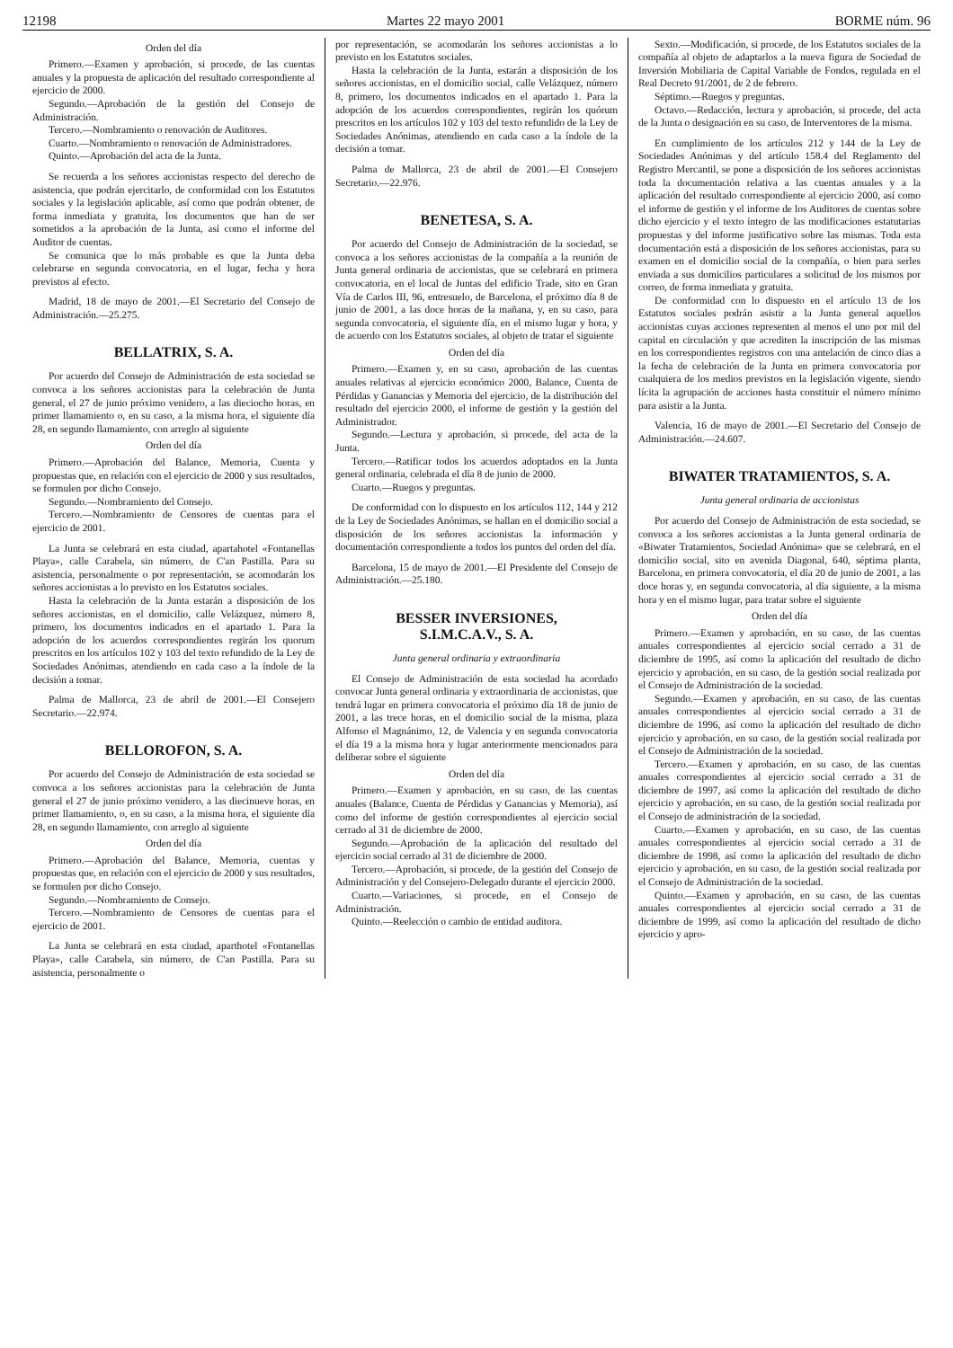12198 Martes 22 mayo 2001 BORME núm. 96
Orden del día
Primero.—Examen y aprobación, si procede, de las cuentas anuales y la propuesta de aplicación del resultado correspondiente al ejercicio de 2000.
Segundo.—Aprobación de la gestión del Consejo de Administración.
Tercero.—Nombramiento o renovación de Auditores.
Cuarto.—Nombramiento o renovación de Administradores.
Quinto.—Aprobación del acta de la Junta.
Se recuerda a los señores accionistas respecto del derecho de asistencia, que podrán ejercitarlo, de conformidad con los Estatutos sociales y la legislación aplicable, así como que podrán obtener, de forma inmediata y gratuita, los documentos que han de ser sometidos a la aprobación de la Junta, así como el informe del Auditor de cuentas.
Se comunica que lo más probable es que la Junta deba celebrarse en segunda convocatoria, en el lugar, fecha y hora previstos al efecto.
Madrid, 18 de mayo de 2001.—El Secretario del Consejo de Administración.—25.275.
BELLATRIX, S. A.
Por acuerdo del Consejo de Administración de esta sociedad se convoca a los señores accionistas para la celebración de Junta general, el 27 de junio próximo venidero, a las dieciocho horas, en primer llamamiento o, en su caso, a la misma hora, el siguiente día 28, en segundo llamamiento, con arreglo al siguiente
Orden del día
Primero.—Aprobación del Balance, Memoria, Cuenta y propuestas que, en relación con el ejercicio de 2000 y sus resultados, se formulen por dicho Consejo.
Segundo.—Nombramiento del Consejo.
Tercero.—Nombramiento de Censores de cuentas para el ejercicio de 2001.
La Junta se celebrará en esta ciudad, apartahotel «Fontanellas Playa», calle Carabela, sin número, de C'an Pastilla. Para su asistencia, personalmente o por representación, se acomodarán los señores accionistas a lo previsto en los Estatutos sociales.
Hasta la celebración de la Junta estarán a disposición de los señores accionistas, en el domicilio, calle Velázquez, número 8, primero, los documentos indicados en el apartado 1. Para la adopción de los acuerdos correspondientes regirán los quorum prescritos en los artículos 102 y 103 del texto refundido de la Ley de Sociedades Anónimas, atendiendo en cada caso a la índole de la decisión a tomar.
Palma de Mallorca, 23 de abril de 2001.—El Consejero Secretario.—22.974.
BELLOROFON, S. A.
Por acuerdo del Consejo de Administración de esta sociedad se convoca a los señores accionistas para la celebración de Junta general el 27 de junio próximo venidero, a las diecinueve horas, en primer llamamiento, o, en su caso, a la misma hora, el siguiente día 28, en segundo llamamiento, con arreglo al siguiente
Orden del día
Primero.—Aprobación del Balance, Memoria, cuentas y propuestas que, en relación con el ejercicio de 2000 y sus resultados, se formulen por dicho Consejo.
Segundo.—Nombramiento de Consejo.
Tercero.—Nombramiento de Censores de cuentas para el ejercicio de 2001.
La Junta se celebrará en esta ciudad, aparthotel «Fontanellas Playa», calle Carabela, sin número, de C'an Pastilla. Para su asistencia, personalmente o
por representación, se acomodarán los señores accionistas a lo previsto en los Estatutos sociales.
Hasta la celebración de la Junta, estarán a disposición de los señores accionistas, en el domicilio social, calle Velázquez, número 8, primero, los documentos indicados en el apartado 1. Para la adopción de los acuerdos correspondientes, regirán los quórum prescritos en los artículos 102 y 103 del texto refundido de la Ley de Sociedades Anónimas, atendiendo en cada caso a la índole de la decisión a tomar.
Palma de Mallorca, 23 de abril de 2001.—El Consejero Secretario.—22.976.
BENETESA, S. A.
Por acuerdo del Consejo de Administración de la sociedad, se convoca a los señores accionistas de la compañía a la reunión de Junta general ordinaria de accionistas, que se celebrará en primera convocatoria, en el local de Juntas del edificio Trade, sito en Gran Vía de Carlos III, 96, entresuelo, de Barcelona, el próximo día 8 de junio de 2001, a las doce horas de la mañana, y, en su caso, para segunda convocatoria, el siguiente día, en el mismo lugar y hora, y de acuerdo con los Estatutos sociales, al objeto de tratar el siguiente
Orden del día
Primero.—Examen y, en su caso, aprobación de las cuentas anuales relativas al ejercicio económico 2000, Balance, Cuenta de Pérdidas y Ganancias y Memoria del ejercicio, de la distribución del resultado del ejercicio 2000, el informe de gestión y la gestión del Administrador.
Segundo.—Lectura y aprobación, si procede, del acta de la Junta.
Tercero.—Ratificar todos los acuerdos adoptados en la Junta general ordinaria, celebrada el día 8 de junio de 2000.
Cuarto.—Ruegos y preguntas.
De conformidad con lo dispuesto en los artículos 112, 144 y 212 de la Ley de Sociedades Anónimas, se hallan en el domicilio social a disposición de los señores accionistas la información y documentación correspondiente a todos los puntos del orden del día.
Barcelona, 15 de mayo de 2001.—El Presidente del Consejo de Administración.—25.180.
BESSER INVERSIONES,
S.I.M.C.A.V., S. A.
Junta general ordinaria y extraordinaria
El Consejo de Administración de esta sociedad ha acordado convocar Junta general ordinaria y extraordinaria de accionistas, que tendrá lugar en primera convocatoria el próximo día 18 de junio de 2001, a las trece horas, en el domicilio social de la misma, plaza Alfonso el Magnánimo, 12, de Valencia y en segunda convocatoria el día 19 a la misma hora y lugar anteriormente mencionados para deliberar sobre el siguiente
Orden del día
Primero.—Examen y aprobación, en su caso, de las cuentas anuales (Balance, Cuenta de Pérdidas y Ganancias y Memoria), así como del informe de gestión correspondientes al ejercicio social cerrado al 31 de diciembre de 2000.
Segundo.—Aprobación de la aplicación del resultado del ejercicio social cerrado al 31 de diciembre de 2000.
Tercero.—Aprobación, si procede, de la gestión del Consejo de Administración y del Consejero-Delegado durante el ejercicio 2000.
Cuarto.—Variaciones, si procede, en el Consejo de Administración.
Quinto.—Reelección o cambio de entidad auditora.
Sexto.—Modificación, si procede, de los Estatutos sociales de la compañía al objeto de adaptarlos a la nueva figura de Sociedad de Inversión Mobiliaria de Capital Variable de Fondos, regulada en el Real Decreto 91/2001, de 2 de febrero.
Séptimo.—Ruegos y preguntas.
Octavo.—Redacción, lectura y aprobación, si procede, del acta de la Junta o designación en su caso, de Interventores de la misma.
En cumplimiento de los artículos 212 y 144 de la Ley de Sociedades Anónimas y del artículo 158.4 del Reglamento del Registro Mercantil, se pone a disposición de los señores accionistas toda la documentación relativa a las cuentas anuales y a la aplicación del resultado correspondiente al ejercicio 2000, así como el informe de gestión y el informe de los Auditores de cuentas sobre dicho ejercicio y el texto íntegro de las modificaciones estatutarias propuestas y del informe justificativo sobre las mismas. Toda esta documentación está a disposición de los señores accionistas, para su examen en el domicilio social de la compañía, o bien para serles enviada a sus domicilios particulares a solicitud de los mismos por correo, de forma inmediata y gratuita.
De conformidad con lo dispuesto en el artículo 13 de los Estatutos sociales podrán asistir a la Junta general aquellos accionistas cuyas acciones representen al menos el uno por mil del capital en circulación y que acrediten la inscripción de las mismas en los correspondientes registros con una antelación de cinco días a la fecha de celebración de la Junta en primera convocatoria por cualquiera de los medios previstos en la legislación vigente, siendo lícita la agrupación de acciones hasta constituir el número mínimo para asistir a la Junta.
Valencia, 16 de mayo de 2001.—El Secretario del Consejo de Administración.—24.607.
BIWATER TRATAMIENTOS, S. A.
Junta general ordinaria de accionistas
Por acuerdo del Consejo de Administración de esta sociedad, se convoca a los señores accionistas a la Junta general ordinaria de «Biwater Tratamientos, Sociedad Anónima» que se celebrará, en el domicilio social, sito en avenida Diagonal, 640, séptima planta, Barcelona, en primera convocatoria, el día 20 de junio de 2001, a las doce horas y, en segunda convocatoria, al día siguiente, a la misma hora y en el mismo lugar, para tratar sobre el siguiente
Orden del día
Primero.—Examen y aprobación, en su caso, de las cuentas anuales correspondientes al ejercicio social cerrado a 31 de diciembre de 1995, así como la aplicación del resultado de dicho ejercicio y aprobación, en su caso, de la gestión social realizada por el Consejo de Administración de la sociedad.
Segundo.—Examen y aprobación, en su caso, de las cuentas anuales correspondientes al ejercicio social cerrado a 31 de diciembre de 1996, así como la aplicación del resultado de dicho ejercicio y aprobación, en su caso, de la gestión social realizada por el Consejo de Administración de la sociedad.
Tercero.—Examen y aprobación, en su caso, de las cuentas anuales correspondientes al ejercicio social cerrado a 31 de diciembre de 1997, así como la aplicación del resultado de dicho ejercicio y aprobación, en su caso, de la gestión social realizada por el Consejo de administración de la sociedad.
Cuarto.—Examen y aprobación, en su caso, de las cuentas anuales correspondientes al ejercicio social cerrado a 31 de diciembre de 1998, así como la aplicación del resultado de dicho ejercicio y aprobación, en su caso, de la gestión social realizada por el Consejo de Administración de la sociedad.
Quinto.—Examen y aprobación, en su caso, de las cuentas anuales correspondientes al ejercicio social cerrado a 31 de diciembre de 1999, así como la aplicación del resultado de dicho ejercicio y apro-